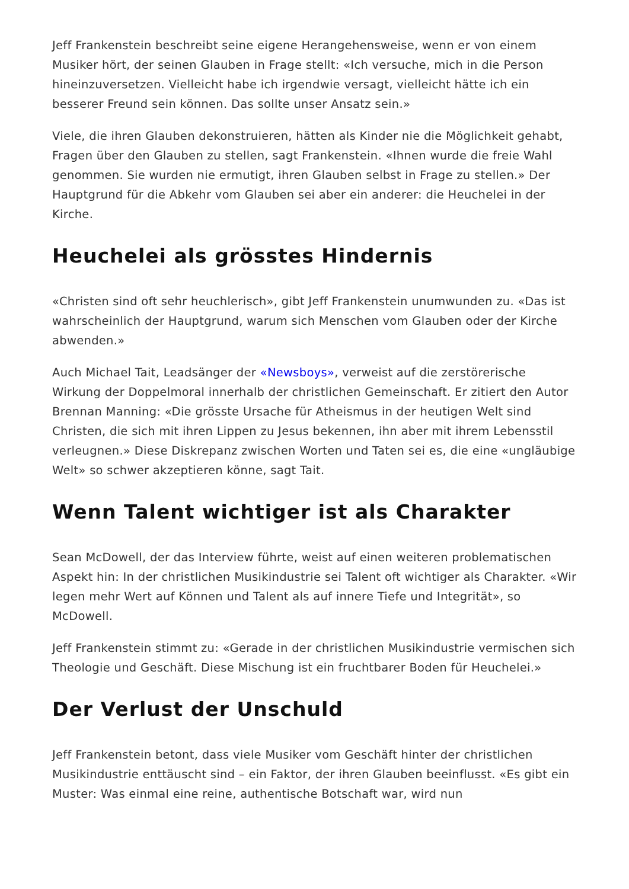Jeff Frankenstein beschreibt seine eigene Herangehensweise, wenn er von einem Musiker hört, der seinen Glauben in Frage stellt: «Ich versuche, mich in die Person hineinzuversetzen. Vielleicht habe ich irgendwie versagt, vielleicht hätte ich ein besserer Freund sein können. Das sollte unser Ansatz sein.»
Viele, die ihren Glauben dekonstruieren, hätten als Kinder nie die Möglichkeit gehabt, Fragen über den Glauben zu stellen, sagt Frankenstein. «Ihnen wurde die freie Wahl genommen. Sie wurden nie ermutigt, ihren Glauben selbst in Frage zu stellen.» Der Hauptgrund für die Abkehr vom Glauben sei aber ein anderer: die Heuchelei in der Kirche.
Heuchelei als grösstes Hindernis
«Christen sind oft sehr heuchlerisch», gibt Jeff Frankenstein unumwunden zu. «Das ist wahrscheinlich der Hauptgrund, warum sich Menschen vom Glauben oder der Kirche abwenden.»
Auch Michael Tait, Leadsänger der «Newsboys», verweist auf die zerstörerische Wirkung der Doppelmoral innerhalb der christlichen Gemeinschaft. Er zitiert den Autor Brennan Manning: «Die grösste Ursache für Atheismus in der heutigen Welt sind Christen, die sich mit ihren Lippen zu Jesus bekennen, ihn aber mit ihrem Lebensstil verleugnen.» Diese Diskrepanz zwischen Worten und Taten sei es, die eine «ungläubige Welt» so schwer akzeptieren könne, sagt Tait.
Wenn Talent wichtiger ist als Charakter
Sean McDowell, der das Interview führte, weist auf einen weiteren problematischen Aspekt hin: In der christlichen Musikindustrie sei Talent oft wichtiger als Charakter. «Wir legen mehr Wert auf Können und Talent als auf innere Tiefe und Integrität», so McDowell.
Jeff Frankenstein stimmt zu: «Gerade in der christlichen Musikindustrie vermischen sich Theologie und Geschäft. Diese Mischung ist ein fruchtbarer Boden für Heuchelei.»
Der Verlust der Unschuld
Jeff Frankenstein betont, dass viele Musiker vom Geschäft hinter der christlichen Musikindustrie enttäuscht sind – ein Faktor, der ihren Glauben beeinflusst. «Es gibt ein Muster: Was einmal eine reine, authentische Botschaft war, wird nun